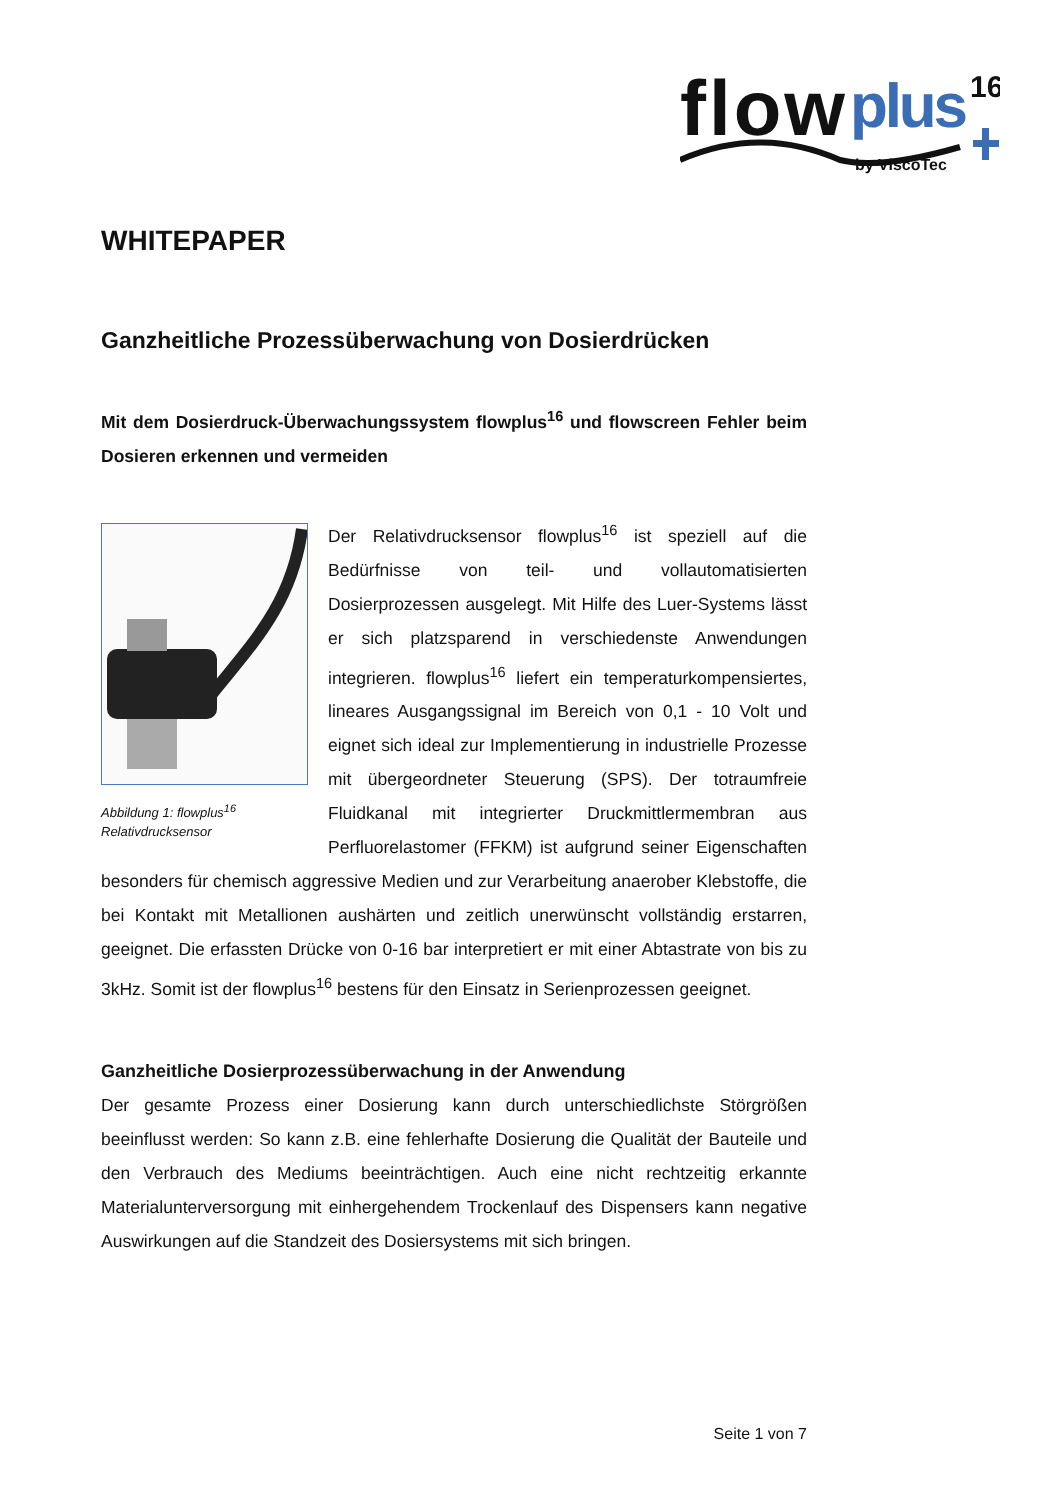flow
plus
16
by ViscoTec
WHITEPAPER
Ganzheitliche Prozessüberwachung von Dosierdrücken
Mit dem Dosierdruck-Überwachungssystem flowplus<sup>16</sup> und flowscreen Fehler beim Dosieren erkennen und vermeiden
Abbildung 1: flowplus<sup>16</sup>
Relativdrucksensor
Der Relativdrucksensor flowplus<sup>16</sup> ist speziell auf die Bedürfnisse von teil- und vollautomatisierten Dosierprozessen ausgelegt. Mit Hilfe des Luer-Systems lässt er sich platzsparend in verschiedenste Anwendungen integrieren. flowplus<sup>16</sup> liefert ein temperaturkompensiertes, lineares Ausgangssignal im Bereich von 0,1 - 10 Volt und eignet sich ideal zur Implementierung in industrielle Prozesse mit übergeordneter Steuerung (SPS). Der totraumfreie Fluidkanal mit integrierter Druckmittlermembran aus Perfluorelastomer (FFKM) ist aufgrund seiner Eigenschaften besonders für chemisch aggressive Medien und zur Verarbeitung anaerober Klebstoffe, die bei Kontakt mit Metallionen aushärten und zeitlich unerwünscht vollständig erstarren, geeignet. Die erfassten Drücke von 0-16 bar interpretiert er mit einer Abtastrate von bis zu 3kHz. Somit ist der flowplus<sup>16</sup> bestens für den Einsatz in Serienprozessen geeignet.
Ganzheitliche Dosierprozessüberwachung in der Anwendung
Der gesamte Prozess einer Dosierung kann durch unterschiedlichste Störgrößen beeinflusst werden: So kann z.B. eine fehlerhafte Dosierung die Qualität der Bauteile und den Verbrauch des Mediums beeinträchtigen. Auch eine nicht rechtzeitig erkannte Materialunterversorgung mit einhergehendem Trockenlauf des Dispensers kann negative Auswirkungen auf die Standzeit des Dosiersystems mit sich bringen.
Seite 1 von 7